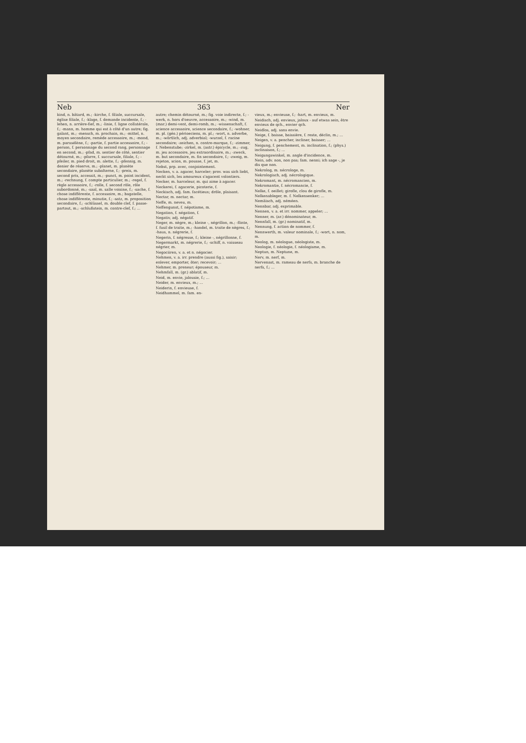Neb 363 Ner
kind, n. bâtard, m.; -kirche, f. filiale, succursale, église filiale, f.; -klage, f. demande incidente, f.; -lehen, n. arrière-fief, m.; -linie, f. ligne collatérale, f.; -mann, m. homme qui est à côté d'un autre; fig. galant, m.; -mensch, m. prochain, m.; -mittel, n. moyen secondaire, remède accessoire, m.; -mond, m. parasélène, f.; -partie, f. partie accessoire, f.; -person, f. personnage du second rang, personnage en second, m.; -pfad, m. sentier de côté, sentier détourné, m.; -pfarre, f. succursale, filiale, f.; -pfeiler, m. pied droit, m. alette, f.; -pfennig, m. denier de réserve, m.; -planet, m. planète secondaire, planète subalterne, f.; -preis, m. second prix, accessit, m.; -punct, m. point incident, m.; -rechnung, f. compte particulier, m.; -regel, f. règle accessoire, f.; -rolle, f. second rôle, rôle subordonné, m.; -saal, m. salle voisine, f.; -sache, f. chose indifférente, f. accessoire, m.; bagatelle, chose indifférente, minutie, f.; -satz, m. proposition secondaire, f.; -schlüssel, m. double clef, f. passe-partout, m.; -schlußstein, m. contre-clef, f.; ...
autre; chemin détourné, m.; fig. voie indirecte, f.; -werk, n. hors d'oeuvre, accessoire, m.; -wind, m. (mar.) demi-vent, demi-romb, m.; -wissenschaft, f. science accessoire, science secondaire, f.; -wohner, m. pl. (géo.) périoeciens, m. pl.; -wort, n. adverbe, m.; -wörtlich, adj. adverbial; -wurzel, f. racine secondaire; -zeichen, n. contre-marque, f.; -zimmer, f. Nebenstube; -zirkel, m. (astr.) épicycle, m.; -zug, m. jeu accessoire, jeu extraordinaire, m.; -zweck, m. but secondaire, m. fin secondaire, f.; -zweig, m. rejeton, scion, m. pousse, f. jet, m.
Nebst, prp. avec, conjointement.
Necken, v. a. agacer, harceler; prov. was sich liebt, neckt sich, les amoureux s'agacent volontiers.
Necker, m. harceleur, m. qui aime à agacer.
Neckerei, f. agacerie, picoterie, f.
Neckisch, adj. fam. facétieux; drôle, plaisant.
Nectar, m. nectar, m.
Neffe, m. neveu, m.
Neffengunst, f. népotisme, m.
Negation, f. négation, f.
Negativ, adj. négatif.
Neger, m. nègre, m.; kleine -, négrillon, m.; -flinte, f. fusil de traite, m.; -handel, m. traite de nègres, f.; -haus, n. négrerie, f.
Negerin, f. négresse, f.; kleine -, négrillonne, f.
Negermarkt, m. négrerie, f.; -schiff, n. vaisseau négrier, m.
Negociiren, v. a. et n. négocier.
Nehmen, v. a. irr. prendre (aussi fig.), saisir; enlever, emporter, ôter; recevoir; ...
Nehmer, m. preneur; épouseur, m.
Nehmfall, m. (gr.) ablatif, m.
Neid, m. envie, jalousie, f.; ...
Neider, m. envieux, m.; ...
Neiderin, f. envieuse, f.
Neidhammel, m. fam. en-
vieux, m.; envieuse, f.; -hart, m. envieux, m.
Neidisch, adj. envieux, jaloux - auf etwas sein, être envieux de qch., envier qch.
Neidlos, adj. sans envie.
Neige, f. baisse, baissière, f. reste, déclin, m.; ...
Neigen, v. a. pencher, incliner, baisser; ...
Neigung, f. penchement, m. inclination, f.; (phys.) inclinaison, f.; ...
Neigungswinkel, m. angle d'incidence, m.
Nein, adv. non, non pas; fam. nenni; ich sage -, je dis que non.
Nekrolog, m. nécrologe, m.
Nekrologisch, adj. nécrologique.
Nekromant, m. nécromancien, m.
Nekromantie, f. nécromancie, f.
Nelke, f. oeillet; girofle, clou de girofle, m.
Nelkenableger, m. f. Nelkensenker; ...
Nemäisch, adj. néméen.
Nennbar, adj. exprimable.
Nennen, v. a. et irr. nommer, appeler; ...
Nenner, m. (ar.) dénominateur, m.
Nennfall, m. (gr.) nominatif, m.
Nennung, f. action de nommer, f.
Nennwerth, m. valeur nominale, f.; -wort, n. nom, m.
Neolog, m. néologue, néologiste, m.
Neologie, f. néologie, f. néologisme, m.
Neptun, m. Neptune, m.
Nerv, m. nerf, m.
Nervenast, m. rameau de nerfs, m. branche de nerfs, f.; ...